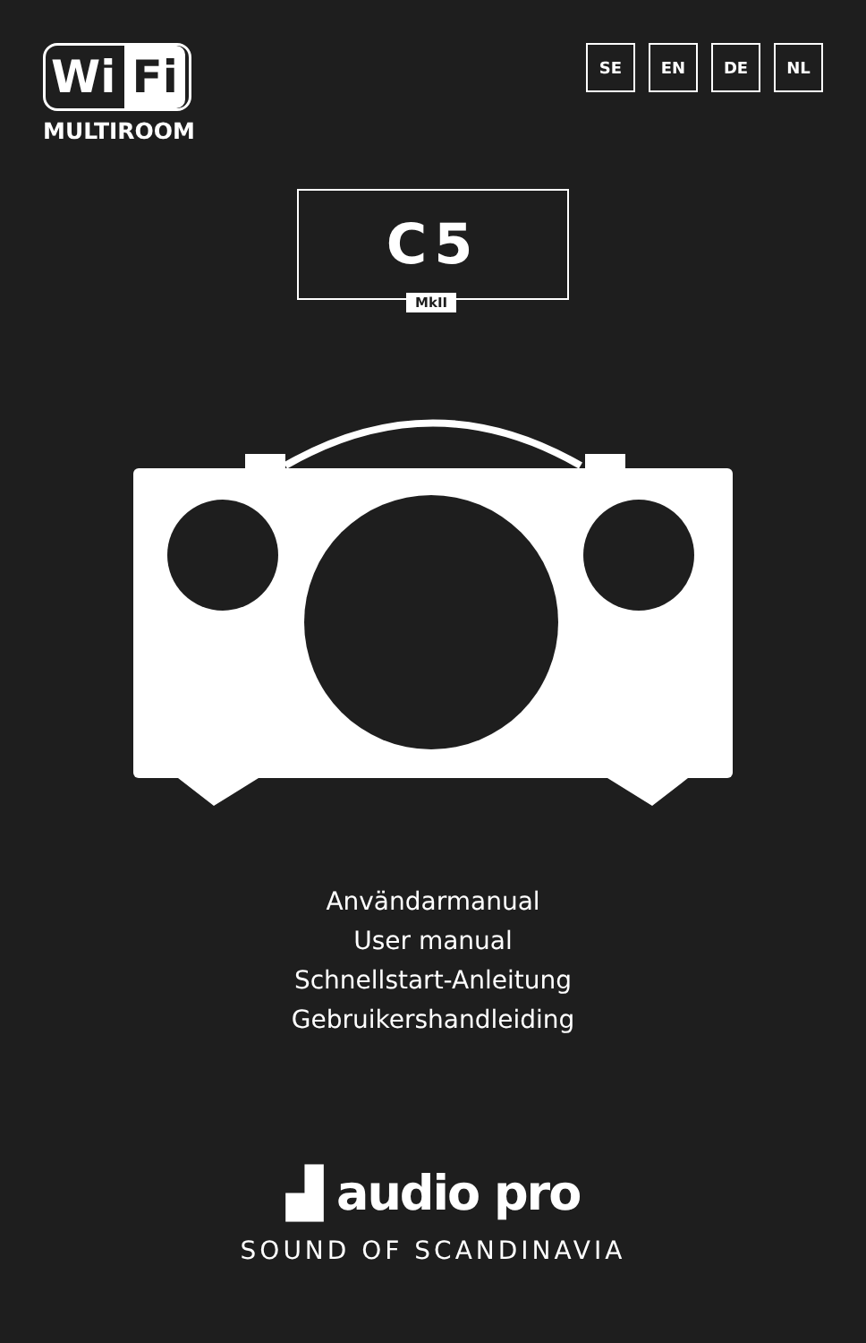Wi Fi
MULTIROOM
SE EN DE NL
C5
MkII
Användarmanual
User manual
Schnellstart-Anleitung
Gebruikershandleiding
▟ audio pro
SOUND OF SCANDINAVIA